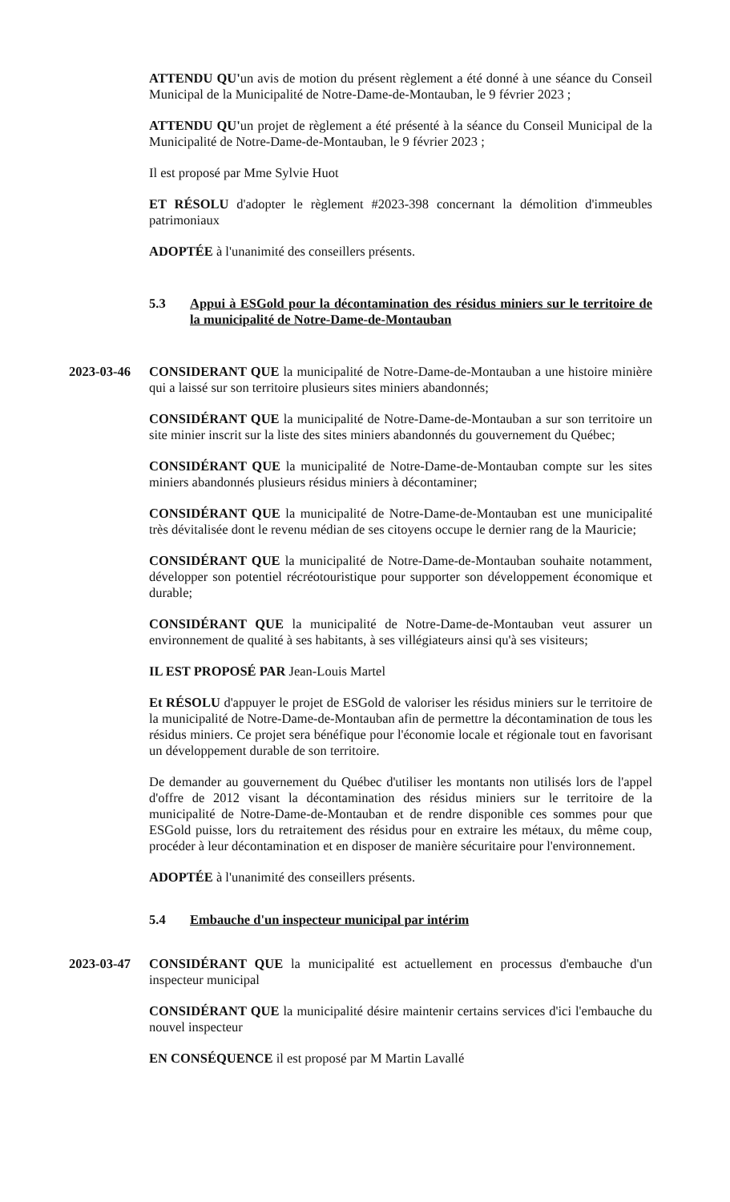ATTENDU QU'un avis de motion du présent règlement a été donné à une séance du Conseil Municipal de la Municipalité de Notre-Dame-de-Montauban, le 9 février 2023 ;
ATTENDU QU'un projet de règlement a été présenté à la séance du Conseil Municipal de la Municipalité de Notre-Dame-de-Montauban, le 9 février 2023 ;
Il est proposé par Mme Sylvie Huot
ET RÉSOLU d'adopter le règlement #2023-398 concernant la démolition d'immeubles patrimoniaux
ADOPTÉE à l'unanimité des conseillers présents.
5.3 Appui à ESGold pour la décontamination des résidus miniers sur le territoire de la municipalité de Notre-Dame-de-Montauban
2023-03-46 CONSIDERANT QUE la municipalité de Notre-Dame-de-Montauban a une histoire minière qui a laissé sur son territoire plusieurs sites miniers abandonnés;
CONSIDÉRANT QUE la municipalité de Notre-Dame-de-Montauban a sur son territoire un site minier inscrit sur la liste des sites miniers abandonnés du gouvernement du Québec;
CONSIDÉRANT QUE la municipalité de Notre-Dame-de-Montauban compte sur les sites miniers abandonnés plusieurs résidus miniers à décontaminer;
CONSIDÉRANT QUE la municipalité de Notre-Dame-de-Montauban est une municipalité très dévitalisée dont le revenu médian de ses citoyens occupe le dernier rang de la Mauricie;
CONSIDÉRANT QUE la municipalité de Notre-Dame-de-Montauban souhaite notamment, développer son potentiel récréotouristique pour supporter son développement économique et durable;
CONSIDÉRANT QUE la municipalité de Notre-Dame-de-Montauban veut assurer un environnement de qualité à ses habitants, à ses villégiateurs ainsi qu'à ses visiteurs;
IL EST PROPOSÉ PAR Jean-Louis Martel
Et RÉSOLU d'appuyer le projet de ESGold de valoriser les résidus miniers sur le territoire de la municipalité de Notre-Dame-de-Montauban afin de permettre la décontamination de tous les résidus miniers. Ce projet sera bénéfique pour l'économie locale et régionale tout en favorisant un développement durable de son territoire.
De demander au gouvernement du Québec d'utiliser les montants non utilisés lors de l'appel d'offre de 2012 visant la décontamination des résidus miniers sur le territoire de la municipalité de Notre-Dame-de-Montauban et de rendre disponible ces sommes pour que ESGold puisse, lors du retraitement des résidus pour en extraire les métaux, du même coup, procéder à leur décontamination et en disposer de manière sécuritaire pour l'environnement.
ADOPTÉE à l'unanimité des conseillers présents.
5.4 Embauche d'un inspecteur municipal par intérim
2023-03-47 CONSIDÉRANT QUE la municipalité est actuellement en processus d'embauche d'un inspecteur municipal
CONSIDÉRANT QUE la municipalité désire maintenir certains services d'ici l'embauche du nouvel inspecteur
EN CONSÉQUENCE il est proposé par M Martin Lavallé